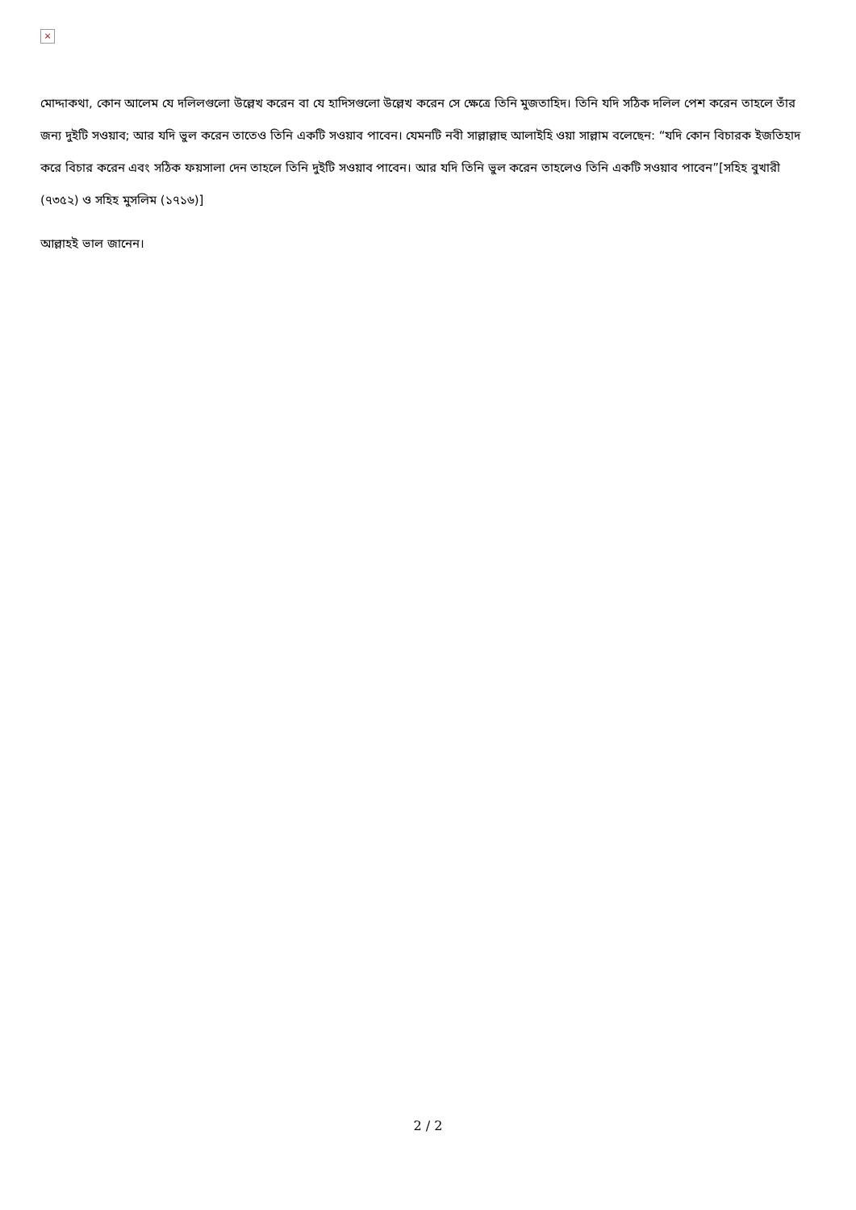×
মোদ্দাকথা, কোন আলেম যে দলিলগুলো উল্লেখ করেন বা যে হাদিসগুলো উল্লেখ করেন সে ক্ষেত্রে তিনি মুজতাহিদ। তিনি যদি সঠিক দলিল পেশ করেন তাহলে তাঁর জন্য দুইটি সওয়াব; আর যদি ভুল করেন তাতেও তিনি একটি সওয়াব পাবেন। যেমনটি নবী সাল্লাল্লাহু আলাইহি ওয়া সাল্লাম বলেছেন: “যদি কোন বিচারক ইজতিহাদ করে বিচার করেন এবং সঠিক ফয়সালা দেন তাহলে তিনি দুইটি সওয়াব পাবেন। আর যদি তিনি ভুল করেন তাহলেও তিনি একটি সওয়াব পাবেন”[সহিহ বুখারী (৭৩৫২) ও সহিহ মুসলিম (১৭১৬)]
আল্লাহই ভাল জানেন।
2 / 2